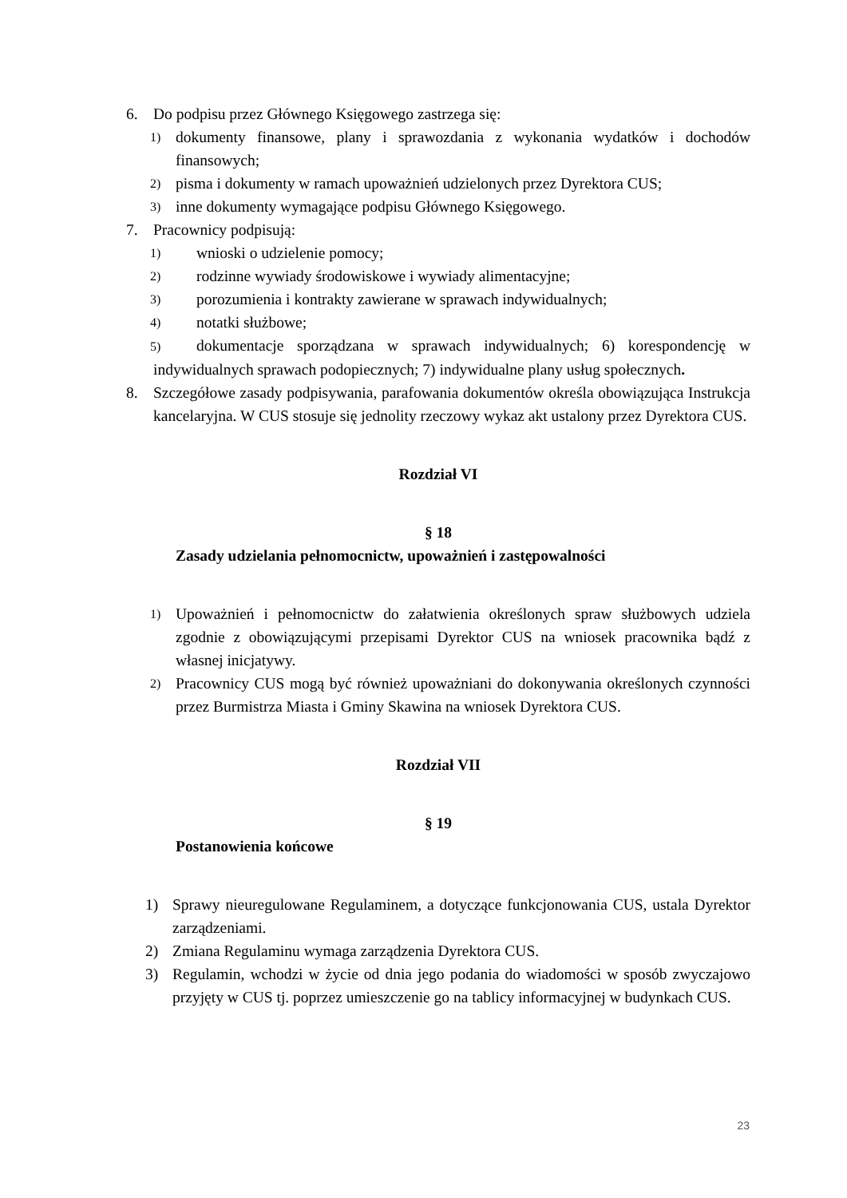6. Do podpisu przez Głównego Księgowego zastrzega się:
1) dokumenty finansowe, plany i sprawozdania z wykonania wydatków i dochodów finansowych;
2) pisma i dokumenty w ramach upoważnień udzielonych przez Dyrektora CUS;
3) inne dokumenty wymagające podpisu Głównego Księgowego.
7. Pracownicy podpisują:
1) wnioski o udzielenie pomocy;
2) rodzinne wywiady środowiskowe i wywiady alimentacyjne;
3) porozumienia i kontrakty zawierane w sprawach indywidualnych;
4) notatki służbowe;
5) dokumentacje sporządzana w sprawach indywidualnych; 6) korespondencję w indywidualnych sprawach podopiecznych; 7) indywidualne plany usług społecznych.
8. Szczegółowe zasady podpisywania, parafowania dokumentów określa obowiązująca Instrukcja kancelaryjna. W CUS stosuje się jednolity rzeczowy wykaz akt ustalony przez Dyrektora CUS.
Rozdział VI
§ 18
Zasady udzielania pełnomocnictw, upoważnień i zastępowalności
1) Upoważnień i pełnomocnictw do załatwienia określonych spraw służbowych udziela zgodnie z obowiązującymi przepisami Dyrektor CUS na wniosek pracownika bądź z własnej inicjatywy.
2) Pracownicy CUS mogą być również upoważniani do dokonywania określonych czynności przez Burmistrza Miasta i Gminy Skawina na wniosek Dyrektora CUS.
Rozdział VII
§ 19
Postanowienia końcowe
1) Sprawy nieuregulowane Regulaminem, a dotyczące funkcjonowania CUS, ustala Dyrektor zarządzeniami.
2) Zmiana Regulaminu wymaga zarządzenia Dyrektora CUS.
3) Regulamin, wchodzi w życie od dnia jego podania do wiadomości w sposób zwyczajowo przyjęty w CUS tj. poprzez umieszczenie go na tablicy informacyjnej w budynkach CUS.
23